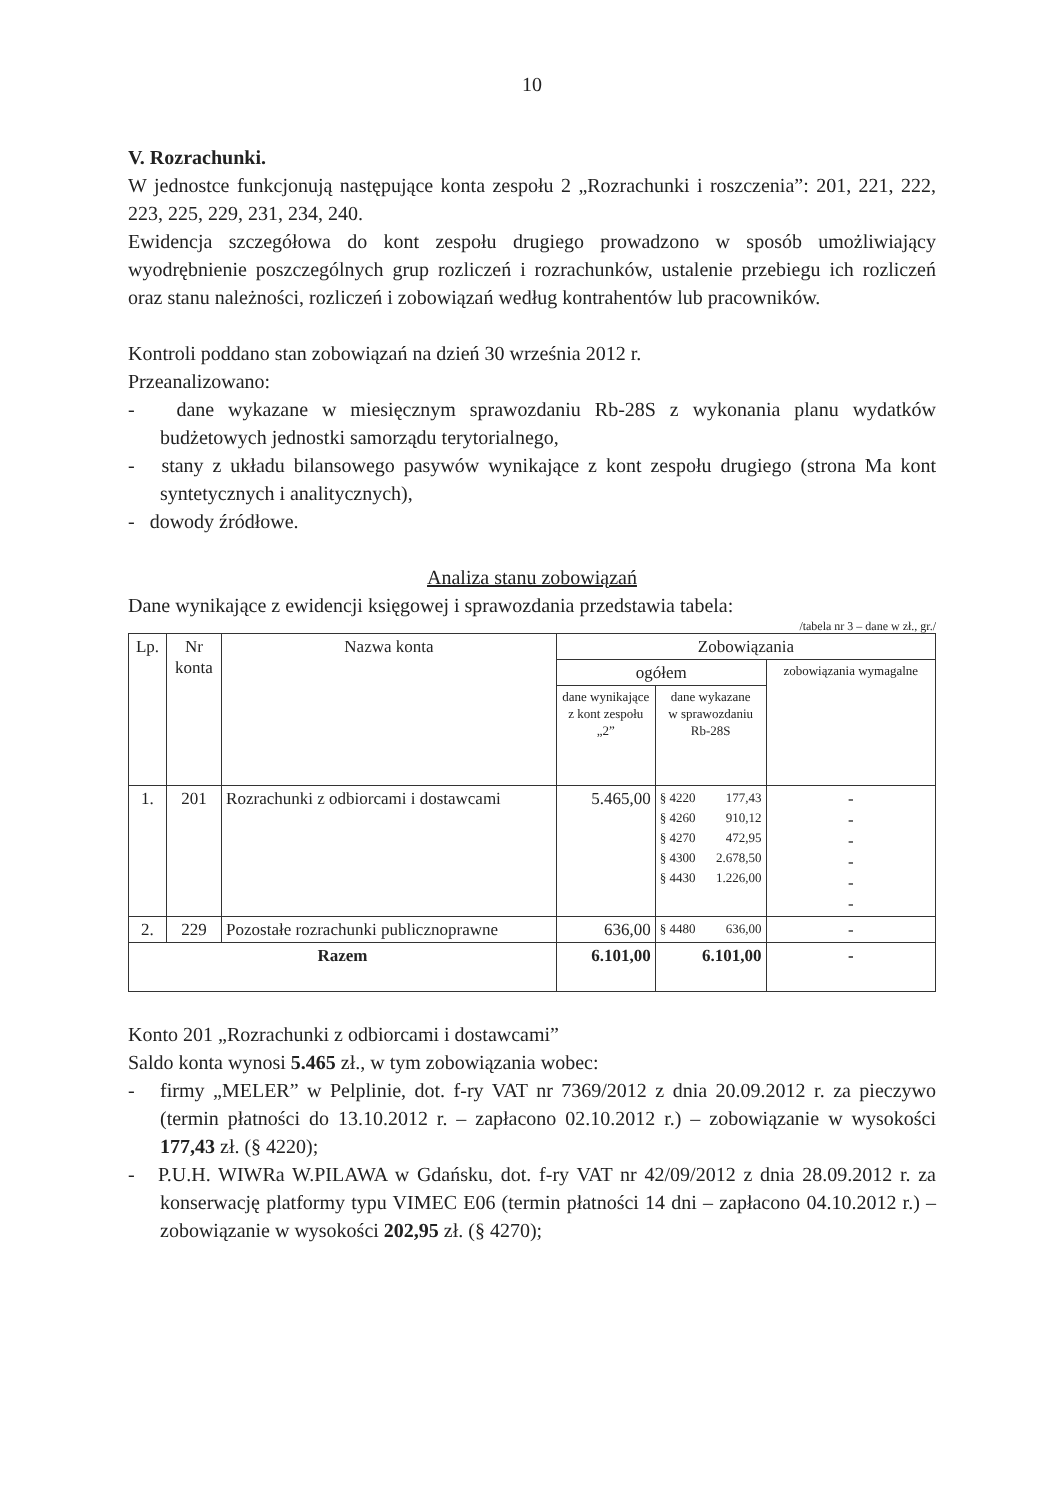10
V. Rozrachunki.
W jednostce funkcjonują następujące konta zespołu 2 „Rozrachunki i roszczenia”: 201, 221, 222, 223, 225, 229, 231, 234, 240.
Ewidencja szczegółowa do kont zespołu drugiego prowadzono w sposób umożliwiający wyodrębnienie poszczególnych grup rozliczeń i rozrachunków, ustalenie przebiegu ich rozliczeń oraz stanu należności, rozliczeń i zobowiązań według kontrahentów lub pracowników.
Kontroli poddano stan zobowiązań na dzień 30 września 2012 r.
Przeanalizowano:
- dane wykazane w miesięcznym sprawozdaniu Rb-28S z wykonania planu wydatków budżetowych jednostki samorządu terytorialnego,
- stany z układu bilansowego pasywów wynikające z kont zespołu drugiego (strona Ma kont syntetycznych i analitycznych),
- dowody źródłowe.
Analiza stanu zobowiązań
Dane wynikające z ewidencji księgowej i sprawozdania przedstawia tabela:
/tabela nr 3 – dane w zł., gr./
| Lp. | Nr konta | Nazwa konta | Zobowiązania | | |
| --- | --- | --- | --- | --- | --- |
| | | | ogółem | | zobowiązania wymagalne |
| | | | dane wynikające z kont zespołu „2” | dane wykazane w sprawozdaniu Rb-28S | |
| 1. | 201 | Rozrachunki z odbiorcami i dostawcami | 5.465,00 | § 4220 177,43 § 4260 910,12 § 4270 472,95 § 4300 2.678,50 § 4430 1.226,00 | - - - - - - |
| 2. | 229 | Pozostałe rozrachunki publicznoprawne | 636,00 | § 4480 636,00 | - |
| Razem | | | 6.101,00 | 6.101,00 | - |
Konto 201 „Rozrachunki z odbiorcami i dostawcami”
Saldo konta wynosi 5.465 zł., w tym zobowiązania wobec:
- firmy „MELER” w Pelplinie, dot. f-ry VAT nr 7369/2012 z dnia 20.09.2012 r. za pieczywo (termin płatności do 13.10.2012 r. – zapłacono 02.10.2012 r.) – zobowiązanie w wysokości 177,43 zł. (§ 4220);
- P.U.H. WIWRa W.PILAWA w Gdańsku, dot. f-ry VAT nr 42/09/2012 z dnia 28.09.2012 r. za konserwację platformy typu VIMEC E06 (termin płatności 14 dni – zapłacono 04.10.2012 r.) – zobowiązanie w wysokości 202,95 zł. (§ 4270);